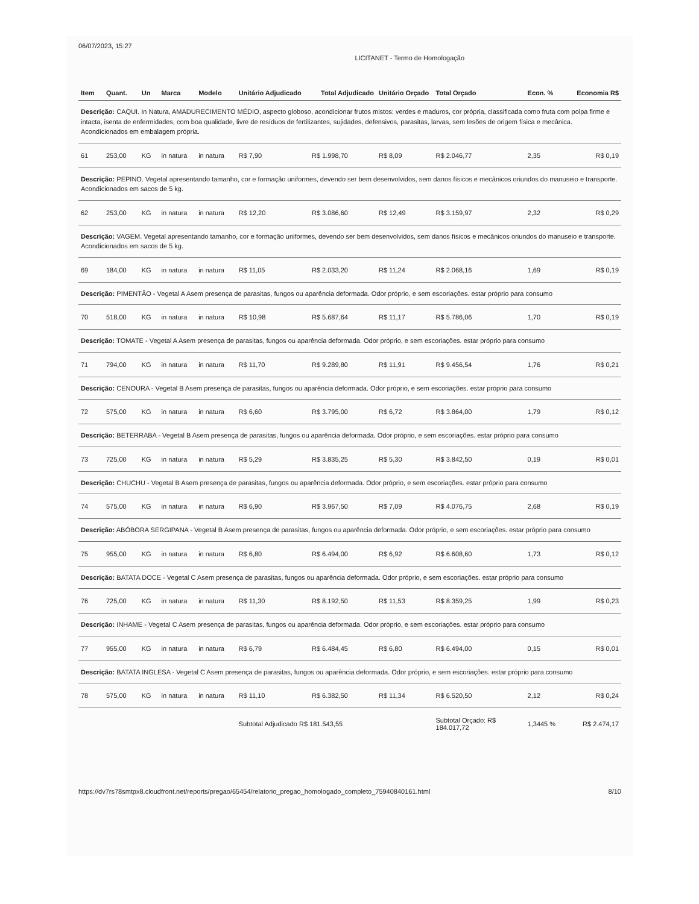06/07/2023, 15:27 LICITANET - Termo de Homologação
| Item | Quant. | Un | Marca | Modelo | Unitário Adjudicado | Total Adjudicado | Unitário Orçado | Total Orçado | Econ. % | Economia R$ |
| --- | --- | --- | --- | --- | --- | --- | --- | --- | --- | --- |
| Descrição: CAQUI. In Natura, AMADURECIMENTO MÉDIO, aspecto globoso, acondicionar frutos mistos: verdes e maduros, cor própria, classificada como fruta com polpa firme e intacta, isenta de enfermidades, com boa qualidade, livre de resíduos de fertilizantes, sujidades, defensivos, parasitas, larvas, sem lesões de origem física e mecânica. Acondicionados em embalagem própria. | | | | | | | | | | |
| 61 | 253,00 | KG | in natura | in natura | R$ 7,90 | R$ 1.998,70 | R$ 8,09 | R$ 2.046,77 | 2,35 | R$ 0,19 |
| Descrição: PEPINO. Vegetal apresentando tamanho, cor e formação uniformes, devendo ser bem desenvolvidos, sem danos físicos e mecânicos oriundos do manuseio e transporte. Acondicionados em sacos de 5 kg. | | | | | | | | | | |
| 62 | 253,00 | KG | in natura | in natura | R$ 12,20 | R$ 3.086,60 | R$ 12,49 | R$ 3.159,97 | 2,32 | R$ 0,29 |
| Descrição: VAGEM. Vegetal apresentando tamanho, cor e formação uniformes, devendo ser bem desenvolvidos, sem danos físicos e mecânicos oriundos do manuseio e transporte. Acondicionados em sacos de 5 kg. | | | | | | | | | | |
| 69 | 184,00 | KG | in natura | in natura | R$ 11,05 | R$ 2.033,20 | R$ 11,24 | R$ 2.068,16 | 1,69 | R$ 0,19 |
| Descrição: PIMENTÃO - Vegetal A Asem presença de parasitas, fungos ou aparência deformada. Odor próprio, e sem escoriações. estar próprio para consumo | | | | | | | | | | |
| 70 | 518,00 | KG | in natura | in natura | R$ 10,98 | R$ 5.687,64 | R$ 11,17 | R$ 5.786,06 | 1,70 | R$ 0,19 |
| Descrição: TOMATE - Vegetal A Asem presença de parasitas, fungos ou aparência deformada. Odor próprio, e sem escoriações. estar próprio para consumo | | | | | | | | | | |
| 71 | 794,00 | KG | in natura | in natura | R$ 11,70 | R$ 9.289,80 | R$ 11,91 | R$ 9.456,54 | 1,76 | R$ 0,21 |
| Descrição: CENOURA - Vegetal B Asem presença de parasitas, fungos ou aparência deformada. Odor próprio, e sem escoriações. estar próprio para consumo | | | | | | | | | | |
| 72 | 575,00 | KG | in natura | in natura | R$ 6,60 | R$ 3.795,00 | R$ 6,72 | R$ 3.864,00 | 1,79 | R$ 0,12 |
| Descrição: BETERRABA - Vegetal B Asem presença de parasitas, fungos ou aparência deformada. Odor próprio, e sem escoriações. estar próprio para consumo | | | | | | | | | | |
| 73 | 725,00 | KG | in natura | in natura | R$ 5,29 | R$ 3.835,25 | R$ 5,30 | R$ 3.842,50 | 0,19 | R$ 0,01 |
| Descrição: CHUCHU - Vegetal B Asem presença de parasitas, fungos ou aparência deformada. Odor próprio, e sem escoriações. estar próprio para consumo | | | | | | | | | | |
| 74 | 575,00 | KG | in natura | in natura | R$ 6,90 | R$ 3.967,50 | R$ 7,09 | R$ 4.076,75 | 2,68 | R$ 0,19 |
| Descrição: ABÓBORA SERGIPANA - Vegetal B Asem presença de parasitas, fungos ou aparência deformada. Odor próprio, e sem escoriações. estar próprio para consumo | | | | | | | | | | |
| 75 | 955,00 | KG | in natura | in natura | R$ 6,80 | R$ 6.494,00 | R$ 6,92 | R$ 6.608,60 | 1,73 | R$ 0,12 |
| Descrição: BATATA DOCE - Vegetal C Asem presença de parasitas, fungos ou aparência deformada. Odor próprio, e sem escoriações. estar próprio para consumo | | | | | | | | | | |
| 76 | 725,00 | KG | in natura | in natura | R$ 11,30 | R$ 8.192,50 | R$ 11,53 | R$ 8.359,25 | 1,99 | R$ 0,23 |
| Descrição: INHAME - Vegetal C Asem presença de parasitas, fungos ou aparência deformada. Odor próprio, e sem escoriações. estar próprio para consumo | | | | | | | | | | |
| 77 | 955,00 | KG | in natura | in natura | R$ 6,79 | R$ 6.484,45 | R$ 6,80 | R$ 6.494,00 | 0,15 | R$ 0,01 |
| Descrição: BATATA INGLESA - Vegetal C Asem presença de parasitas, fungos ou aparência deformada. Odor próprio, e sem escoriações. estar próprio para consumo | | | | | | | | | | |
| 78 | 575,00 | KG | in natura | in natura | R$ 11,10 | R$ 6.382,50 | R$ 11,34 | R$ 6.520,50 | 2,12 | R$ 0,24 |
| | | | | | Subtotal Adjudicado R$ 181.543,55 | | | Subtotal Orçado: R$ 184.017,72 | 1,3445 % | R$ 2.474,17 |
https://dv7rs78smtpx8.cloudfront.net/reports/pregao/65454/relatorio_pregao_homologado_completo_75940840161.html 8/10